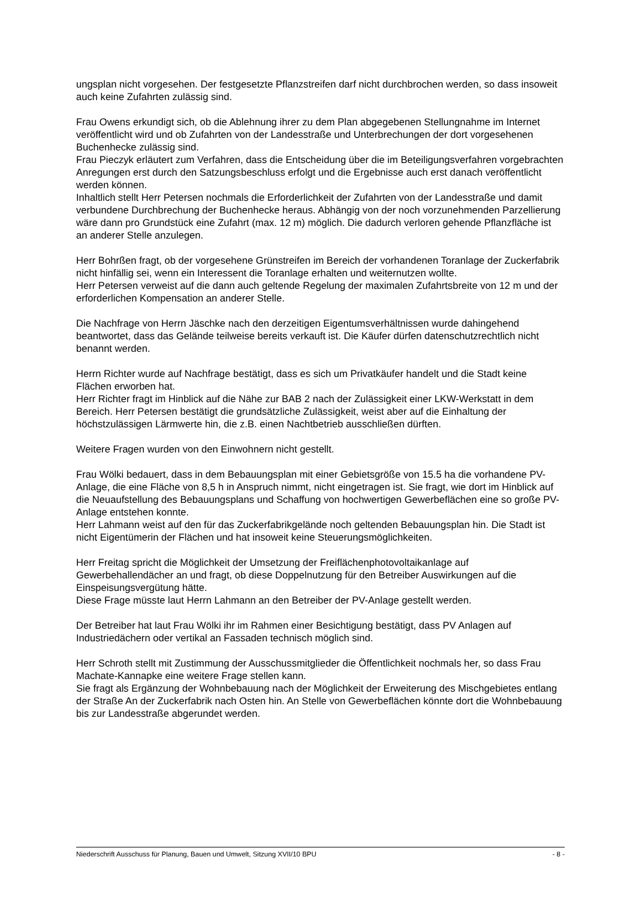ungsplan nicht vorgesehen. Der festgesetzte Pflanzstreifen darf nicht durchbrochen werden, so dass insoweit auch keine Zufahrten zulässig sind.
Frau Owens erkundigt sich, ob die Ablehnung ihrer zu dem Plan abgegebenen Stellungnahme im Internet veröffentlicht wird und ob Zufahrten von der Landesstraße und Unterbrechungen der dort vorgesehenen Buchenhecke zulässig sind.
Frau Pieczyk erläutert zum Verfahren, dass die Entscheidung über die im Beteiligungsverfahren vorgebrachten Anregungen erst durch den Satzungsbeschluss erfolgt und die Ergebnisse auch erst danach veröffentlicht werden können.
Inhaltlich stellt Herr Petersen nochmals die Erforderlichkeit der Zufahrten von der Landesstraße und damit verbundene Durchbrechung der Buchenhecke heraus. Abhängig von der noch vorzunehmenden Parzellierung wäre dann pro Grundstück eine Zufahrt (max. 12 m) möglich. Die dadurch verloren gehende Pflanzfläche ist an anderer Stelle anzulegen.
Herr Bohrßen fragt, ob der vorgesehene Grünstreifen im Bereich der vorhandenen Toranlage der Zuckerfabrik nicht hinfällig sei, wenn ein Interessent die Toranlage erhalten und weiternutzen wollte.
Herr Petersen verweist auf die dann auch geltende Regelung der maximalen Zufahrtsbreite von 12 m und der erforderlichen Kompensation an anderer Stelle.
Die Nachfrage von Herrn Jäschke nach den derzeitigen Eigentumsverhältnissen wurde dahingehend beantwortet, dass das Gelände teilweise bereits verkauft ist. Die Käufer dürfen datenschutzrechtlich nicht benannt werden.
Herrn Richter wurde auf Nachfrage bestätigt, dass es sich um Privatkäufer handelt und die Stadt keine Flächen erworben hat.
Herr Richter fragt im Hinblick auf die Nähe zur BAB 2 nach der Zulässigkeit einer LKW-Werkstatt in dem Bereich. Herr Petersen bestätigt die grundsätzliche Zulässigkeit, weist aber auf die Einhaltung der höchstzulässigen Lärmwerte hin, die z.B. einen Nachtbetrieb ausschließen dürften.
Weitere Fragen wurden von den Einwohnern nicht gestellt.
Frau Wölki bedauert, dass in dem Bebauungsplan mit einer Gebietsgröße von 15.5 ha die vorhandene PV-Anlage, die eine Fläche von 8,5 h in Anspruch nimmt, nicht eingetragen ist. Sie fragt, wie dort im Hinblick auf die Neuaufstellung des Bebauungsplans und Schaffung von hochwertigen Gewerbeflächen eine so große PV-Anlage entstehen konnte.
Herr Lahmann weist auf den für das Zuckerfabrikgelände noch geltenden Bebauungsplan hin. Die Stadt ist nicht Eigentümerin der Flächen und hat insoweit keine Steuerungsmöglichkeiten.
Herr Freitag spricht die Möglichkeit der Umsetzung der Freiflächenphotovoltaikanlage auf Gewerbehallendächer an und fragt, ob diese Doppelnutzung für den Betreiber Auswirkungen auf die Einspeisungsvergütung hätte.
Diese Frage müsste laut Herrn Lahmann an den Betreiber der PV-Anlage gestellt werden.
Der Betreiber hat laut Frau Wölki ihr im Rahmen einer Besichtigung bestätigt, dass PV Anlagen auf Industriedächern oder vertikal an Fassaden technisch möglich sind.
Herr Schroth stellt mit Zustimmung der Ausschussmitglieder die Öffentlichkeit nochmals her, so dass Frau Machate-Kannapke eine weitere Frage stellen kann.
Sie fragt als Ergänzung der Wohnbebauung nach der Möglichkeit der Erweiterung des Mischgebietes entlang der Straße An der Zuckerfabrik nach Osten hin. An Stelle von Gewerbeflächen könnte dort die Wohnbebauung bis zur Landesstraße abgerundet werden.
Niederschrift Ausschuss für Planung, Bauen und Umwelt, Sitzung XVII/10 BPU - 8 -